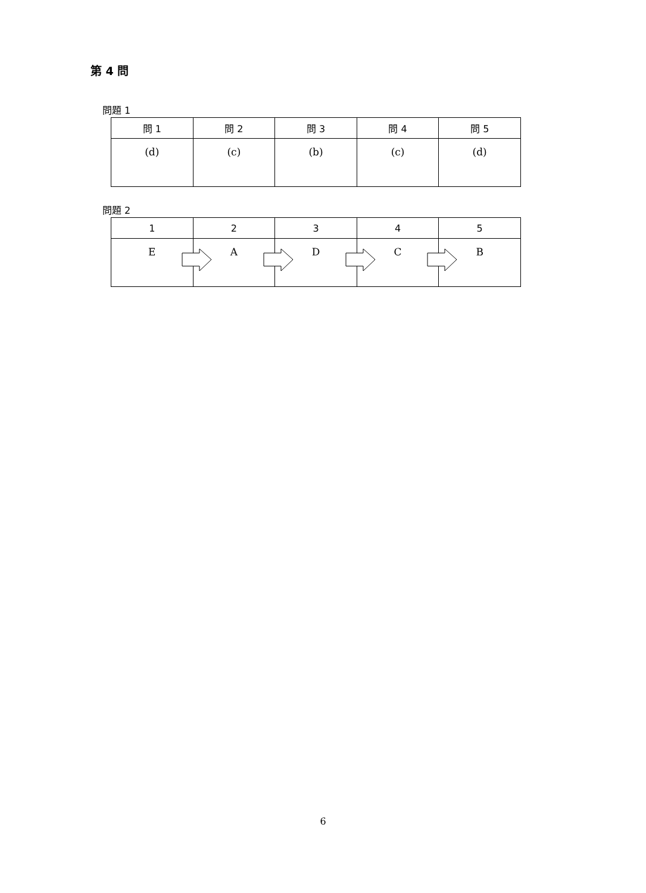第 4 問
問題 1
| 問 1 | 問 2 | 問 3 | 問 4 | 問 5 |
| --- | --- | --- | --- | --- |
| (d) | (c) | (b) | (c) | (d) |
問題 2
| 1 | 2 | 3 | 4 | 5 |
| --- | --- | --- | --- | --- |
| E | A | D | C | B |
6